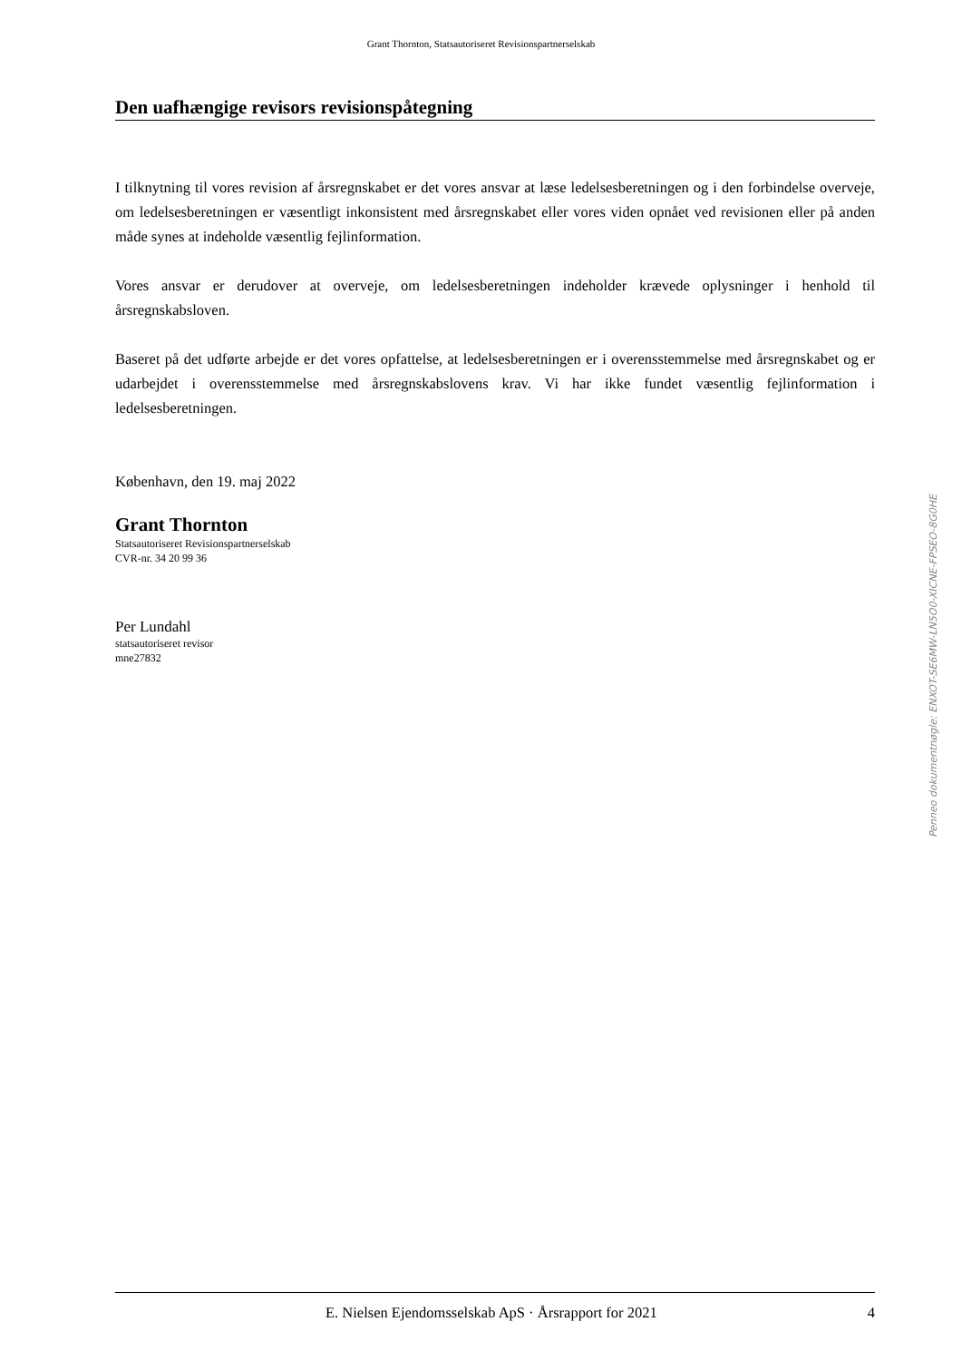Grant Thornton, Statsautoriseret Revisionspartnerselskab
Den uafhængige revisors revisionspåtegning
I tilknytning til vores revision af årsregnskabet er det vores ansvar at læse ledelsesberetningen og i den forbindelse overveje, om ledelsesberetningen er væsentligt inkonsistent med årsregnskabet eller vores viden opnået ved revisionen eller på anden måde synes at indeholde væsentlig fejlinformation.
Vores ansvar er derudover at overveje, om ledelsesberetningen indeholder krævede oplysninger i henhold til årsregnskabsloven.
Baseret på det udførte arbejde er det vores opfattelse, at ledelsesberetningen er i overensstemmelse med årsregnskabet og er udarbejdet i overensstemmelse med årsregnskabslovens krav. Vi har ikke fundet væsentlig fejlinformation i ledelsesberetningen.
København, den 19. maj 2022
Grant Thornton
Statsautoriseret Revisionspartnerselskab
CVR-nr. 34 20 99 36
Per Lundahl
statsautoriseret revisor
mne27832
Penneo dokumentnøgle: ENXOT-SE6MW-LN5O0-XICNE-FPSEO-8G0HE
E. Nielsen Ejendomsselskab ApS · Årsrapport for 2021 4